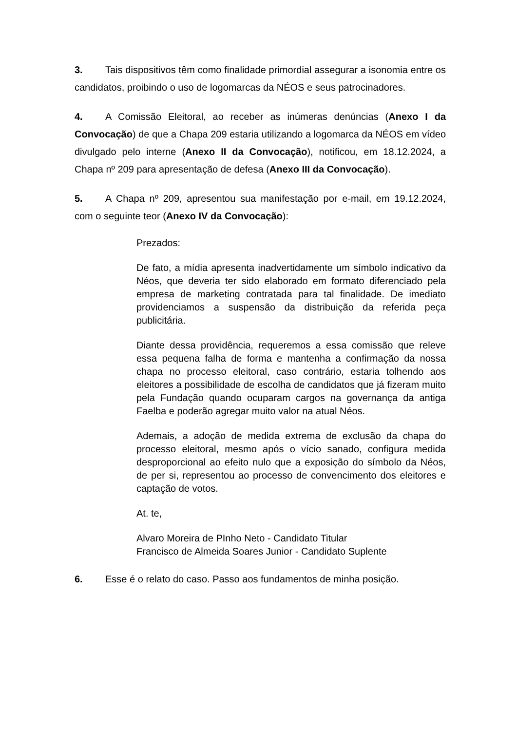3. Tais dispositivos têm como finalidade primordial assegurar a isonomia entre os candidatos, proibindo o uso de logomarcas da NÉOS e seus patrocinadores.
4. A Comissão Eleitoral, ao receber as inúmeras denúncias (Anexo I da Convocação) de que a Chapa 209 estaria utilizando a logomarca da NÉOS em vídeo divulgado pelo interne (Anexo II da Convocação), notificou, em 18.12.2024, a Chapa nº 209 para apresentação de defesa (Anexo III da Convocação).
5. A Chapa nº 209, apresentou sua manifestação por e-mail, em 19.12.2024, com o seguinte teor (Anexo IV da Convocação):
Prezados:
De fato, a mídia apresenta inadvertidamente um símbolo indicativo da Néos, que deveria ter sido elaborado em formato diferenciado pela empresa de marketing contratada para tal finalidade. De imediato providenciamos a suspensão da distribuição da referida peça publicitária.
Diante dessa providência, requeremos a essa comissão que releve essa pequena falha de forma e mantenha a confirmação da nossa chapa no processo eleitoral, caso contrário, estaria tolhendo aos eleitores a possibilidade de escolha de candidatos que já fizeram muito pela Fundação quando ocuparam cargos na governança da antiga Faelba e poderão agregar muito valor na atual Néos.
Ademais, a adoção de medida extrema de exclusão da chapa do processo eleitoral, mesmo após o vício sanado, configura medida desproporcional ao efeito nulo que a exposição do símbolo da Néos, de per si, representou ao processo de convencimento dos eleitores e captação de votos.
At. te,
Alvaro Moreira de PInho Neto - Candidato Titular
Francisco de Almeida Soares Junior - Candidato Suplente
6. Esse é o relato do caso. Passo aos fundamentos de minha posição.